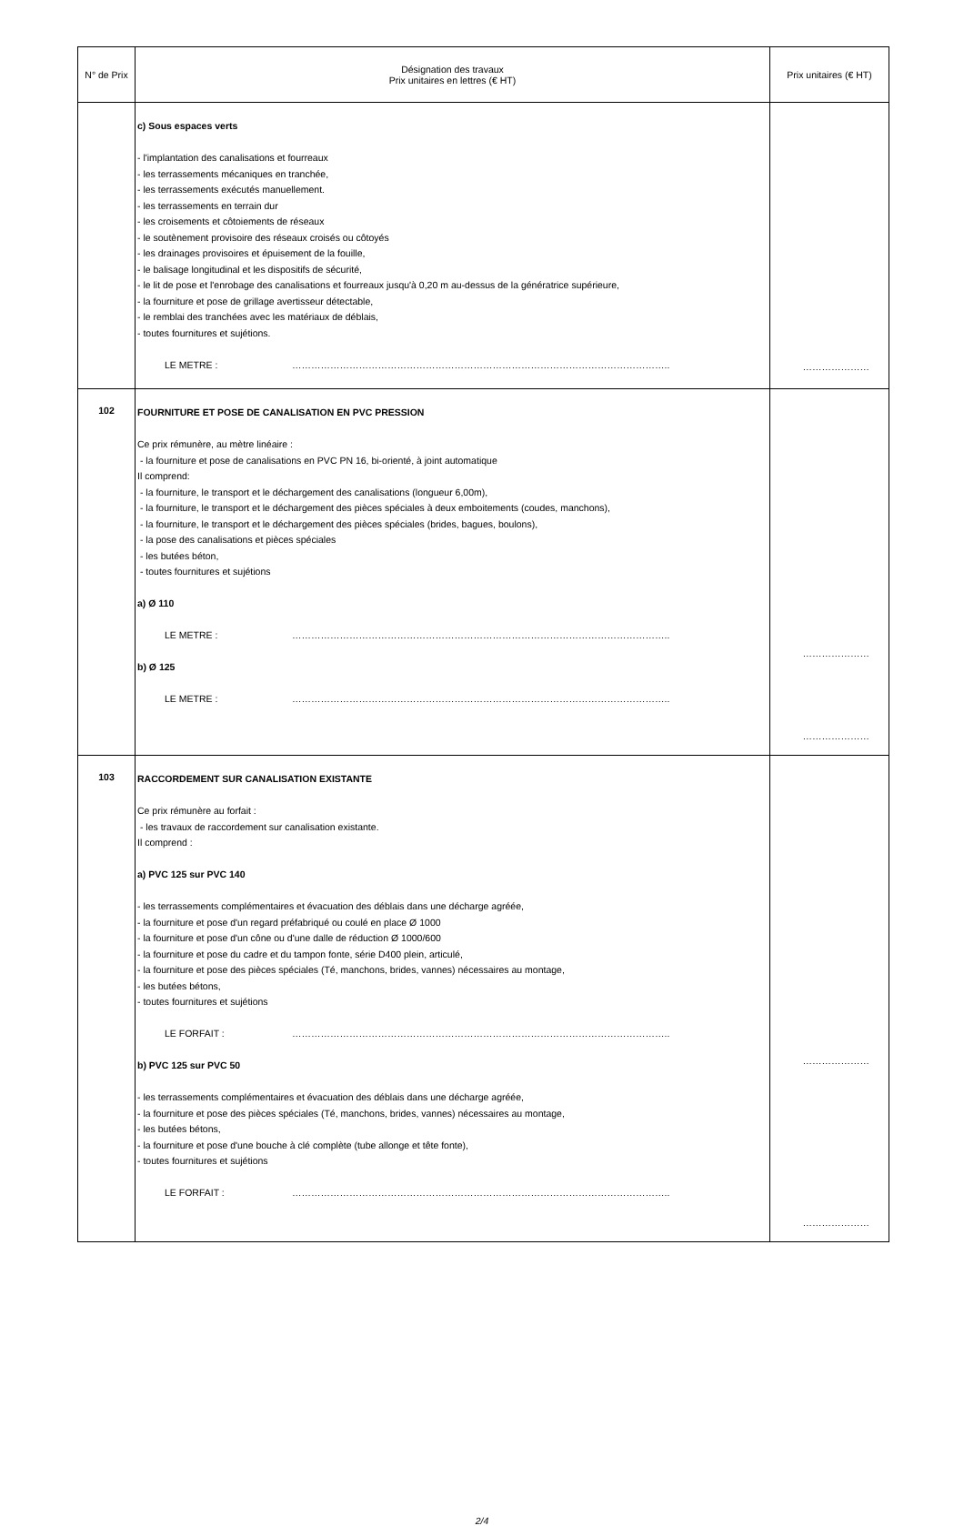| N° de Prix | Désignation des travaux Prix unitaires en lettres (€ HT) | Prix unitaires (€ HT) |
| --- | --- | --- |
| | c) Sous espaces verts - l'implantation des canalisations et fourreaux - les terrassements mécaniques en tranchée, - les terrassements exécutés manuellement. - les terrassements en terrain dur - les croisements et côtoiements de réseaux - le soutènement provisoire des réseaux croisés ou côtoyés - les drainages provisoires et épuisement de la fouille, - le balisage longitudinal et les dispositifs de sécurité, - le lit de pose et l'enrobage des canalisations et fourreaux jusqu'à 0,20 m au-dessus de la génératrice supérieure, - la fourniture et pose de grillage avertisseur détectable, - le remblai des tranchées avec les matériaux de déblais, - toutes fournitures et sujétions. LE METRE : ……………………………………………………………………………………………………….. | ………………… |
| 102 | FOURNITURE ET POSE DE CANALISATION EN PVC PRESSION Ce prix rémunère, au mètre linéaire : - la fourniture et pose de canalisations en PVC PN 16, bi-orienté, à joint automatique Il comprend: - la fourniture, le transport et le déchargement des canalisations (longueur 6,00m), - la fourniture, le transport et le déchargement des pièces spéciales à deux emboitements (coudes, manchons), - la fourniture, le transport et le déchargement des pièces spéciales (brides, bagues, boulons), - la pose des canalisations et pièces spéciales - les butées béton, - toutes fournitures et sujétions a) Ø 110 LE METRE : ……………………………………………………………………………………………………….. b) Ø 125 LE METRE : ……………………………………………………………………………………………………….. | ………………… ………………… |
| 103 | RACCORDEMENT SUR CANALISATION EXISTANTE Ce prix rémunère au forfait : - les travaux de raccordement sur canalisation existante. Il comprend : a) PVC 125 sur PVC 140 - les terrassements complémentaires et évacuation des déblais dans une décharge agréée, - la fourniture et pose d'un regard préfabriqué ou coulé en place Ø 1000 - la fourniture et pose d'un cône ou d'une dalle de réduction Ø 1000/600 - la fourniture et pose du cadre et du tampon fonte, série D400 plein, articulé, - la fourniture et pose des pièces spéciales (Té, manchons, brides, vannes) nécessaires au montage, - les butées bétons, - toutes fournitures et sujétions LE FORFAIT : ……………………………………………………………………………………………………….. b) PVC 125 sur PVC 50 - les terrassements complémentaires et évacuation des déblais dans une décharge agréée, - la fourniture et pose des pièces spéciales (Té, manchons, brides, vannes) nécessaires au montage, - les butées bétons, - la fourniture et pose d'une bouche à clé complète (tube allonge et tête fonte), - toutes fournitures et sujétions LE FORFAIT : ……………………………………………………………………………………………………….. | ………………… ………………… |
2/4